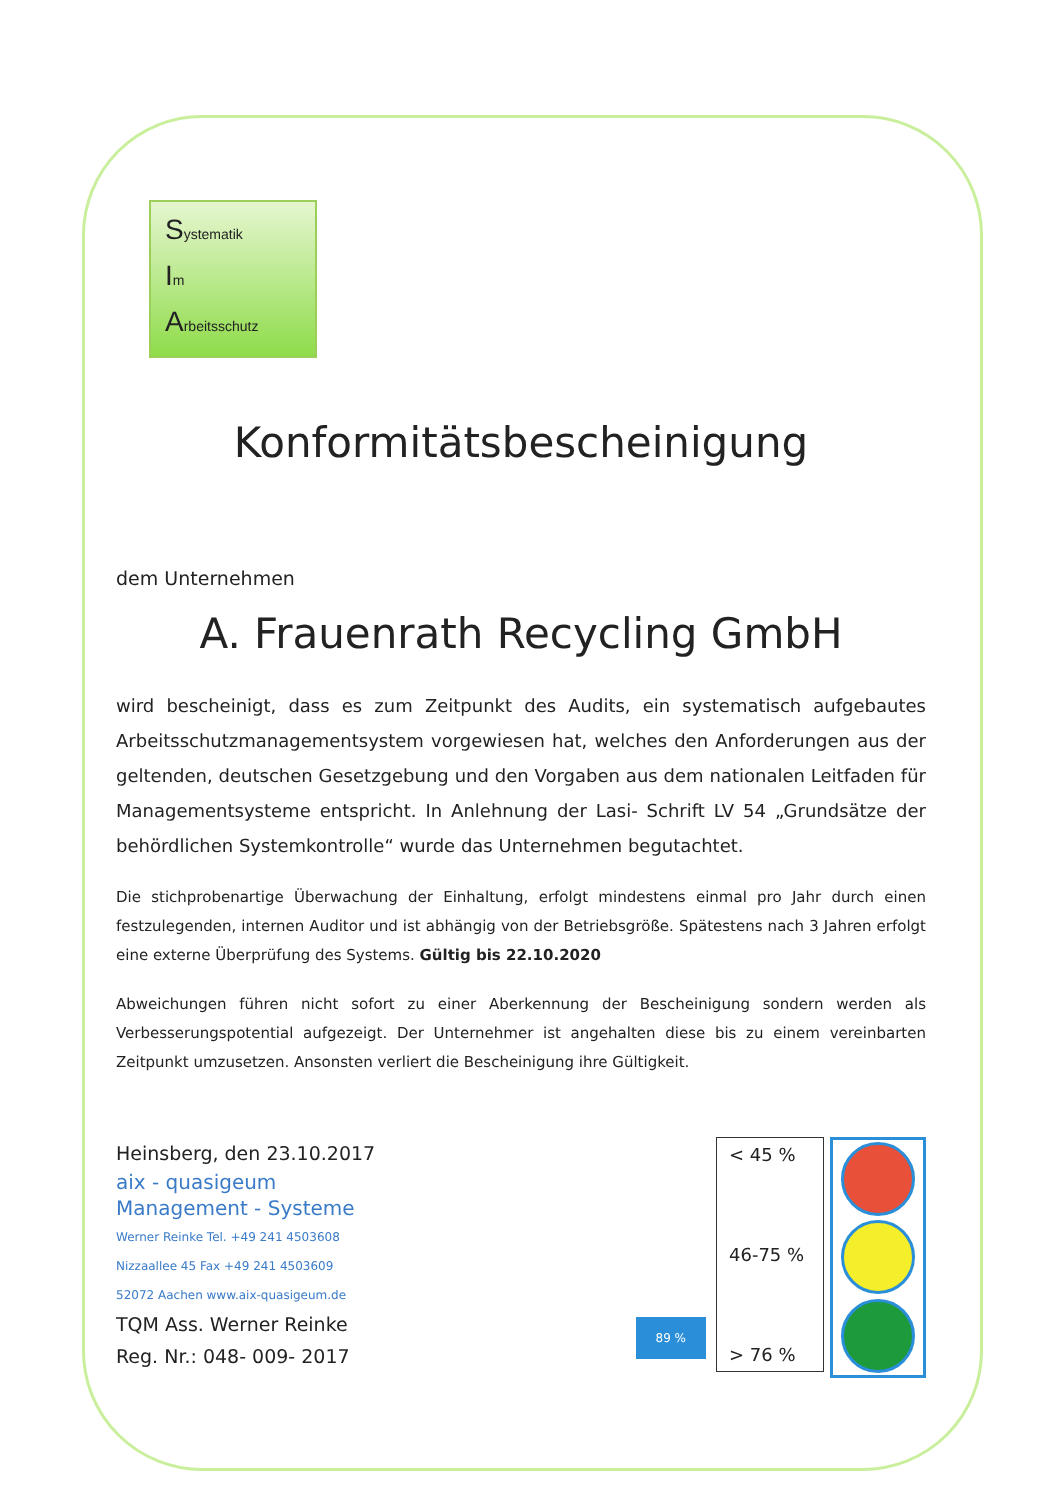Systematik
Im
Arbeitsschutz
Konformitätsbescheinigung
dem Unternehmen
A. Frauenrath Recycling GmbH
wird bescheinigt, dass es zum Zeitpunkt des Audits, ein systematisch aufgebautes Arbeitsschutzmanagementsystem vorgewiesen hat, welches den Anforderungen aus der geltenden, deutschen Gesetzgebung und den Vorgaben aus dem nationalen Leitfaden für Managementsysteme entspricht. In Anlehnung der Lasi- Schrift LV 54 „Grundsätze der behördlichen Systemkontrolle“ wurde das Unternehmen begutachtet.
Die stichprobenartige Überwachung der Einhaltung, erfolgt mindestens einmal pro Jahr durch einen festzulegenden, internen Auditor und ist abhängig von der Betriebsgröße. Spätestens nach 3 Jahren erfolgt eine externe Überprüfung des Systems. Gültig bis 22.10.2020
Abweichungen führen nicht sofort zu einer Aberkennung der Bescheinigung sondern werden als Verbesserungspotential aufgezeigt. Der Unternehmer ist angehalten diese bis zu einem vereinbarten Zeitpunkt umzusetzen. Ansonsten verliert die Bescheinigung ihre Gültigkeit.
Heinsberg, den 23.10.2017
aix - quasigeum
Management - Systeme
Werner Reinke Tel. +49 241 4503608
Nizzaallee 45 Fax +49 241 4503609
52072 Aachen www.aix-quasigeum.de
TQM Ass. Werner Reinke
Reg. Nr.: 048- 009- 2017
89 %
< 45 %
46-75 %
> 76 %